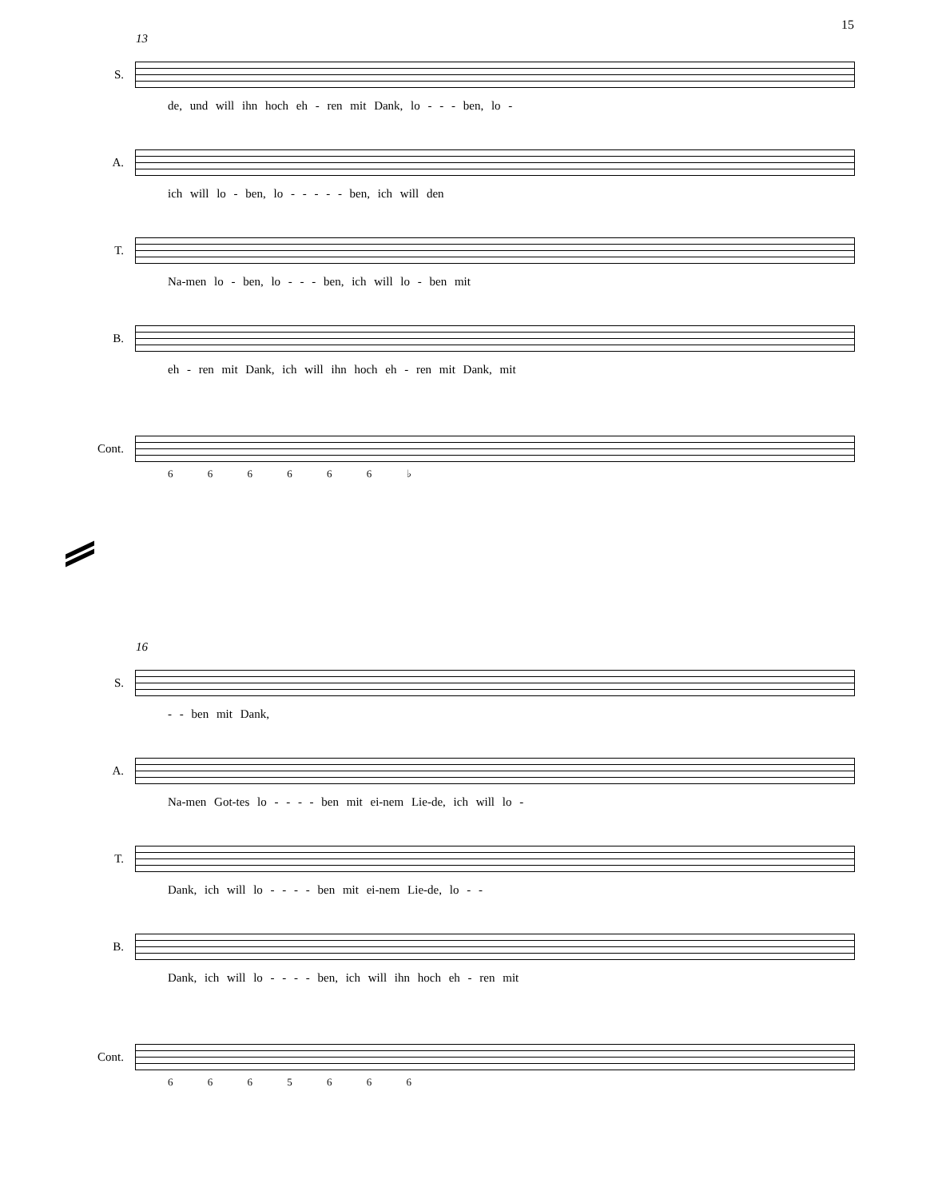15
13
S.
de, und will ihn hoch eh - ren mit Dank, lo - - - ben, lo -
A.
ich will lo - ben, lo - - - - - ben, ich will den
T.
Na-men lo - ben, lo - - - ben, ich will lo - ben mit
B.
eh - ren mit Dank, ich will ihn hoch eh - ren mit Dank, mit
Cont.
6 6 6 6 6 6 ♭
16
S.
- - ben mit Dank,
A.
Na-men Got-tes lo - - - - ben mit ei-nem Lie-de, ich will lo -
T.
Dank, ich will lo - - - - ben mit ei-nem Lie-de, lo - -
B.
Dank, ich will lo - - - - ben, ich will ihn hoch eh - ren mit
Cont.
6 6 6 5 6 6 6